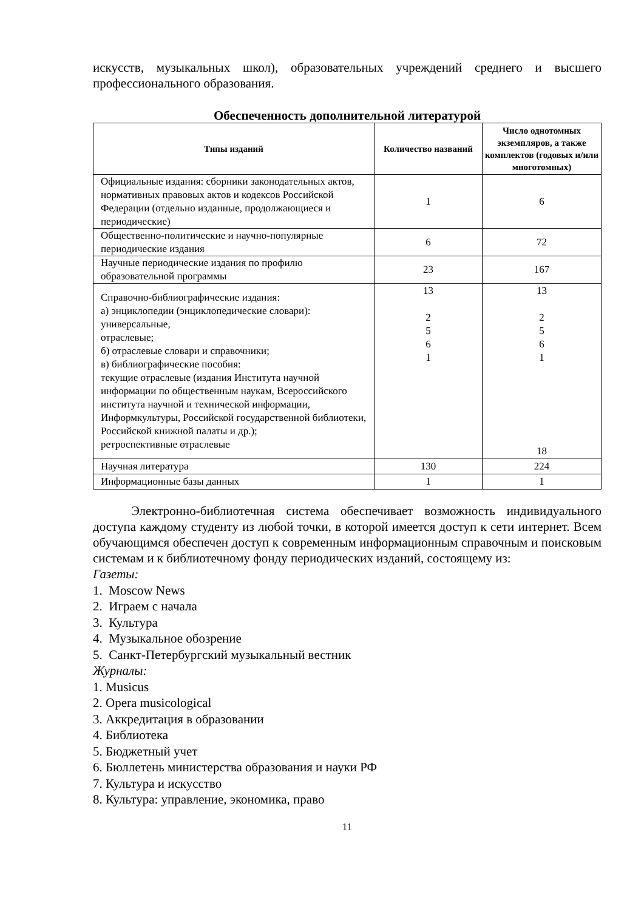искусств, музыкальных школ), образовательных учреждений среднего и высшего профессионального образования.
Обеспеченность дополнительной литературой
| Типы изданий | Количество названий | Число однотомных экземпляров, а также комплектов (годовых и/или многотомных) |
| --- | --- | --- |
| Официальные издания: сборники законодательных актов, нормативных правовых актов и кодексов Российской Федерации (отдельно изданные, продолжающиеся и периодические) | 1 | 6 |
| Общественно-политические и научно-популярные периодические издания | 6 | 72 |
| Научные периодические издания по профилю образовательной программы | 23 | 167 |
| Справочно-библиографические издания: а) энциклопедии (энциклопедические словари): универсальные, отраслевые; б) отраслевые словари и справочники; в) библиографические пособия: текущие отраслевые (издания Института научной информации по общественным наукам, Всероссийского института научной и технической информации, Информкультуры, Российской государственной библиотеки, Российской книжной палаты и др.); ретроспективные отраслевые | 13 2 5 6 1 | 13 2 5 6 1 18 |
| Научная литература | 130 | 224 |
| Информационные базы данных | 1 | 1 |
Электронно-библиотечная система обеспечивает возможность индивидуального доступа каждому студенту из любой точки, в которой имеется доступ к сети интернет. Всем обучающимся обеспечен доступ к современным информационным справочным и поисковым системам и к библиотечному фонду периодических изданий, состоящему из:
Газеты:
1. Moscow News
2. Играем с начала
3. Культура
4. Музыкальное обозрение
5. Санкт-Петербургский музыкальный вестник
Журналы:
1. Musicus
2. Opera musicological
3. Аккредитация в образовании
4. Библиотека
5. Бюджетный учет
6. Бюллетень министерства образования и науки РФ
7. Культура и искусство
8. Культура: управление, экономика, право
11